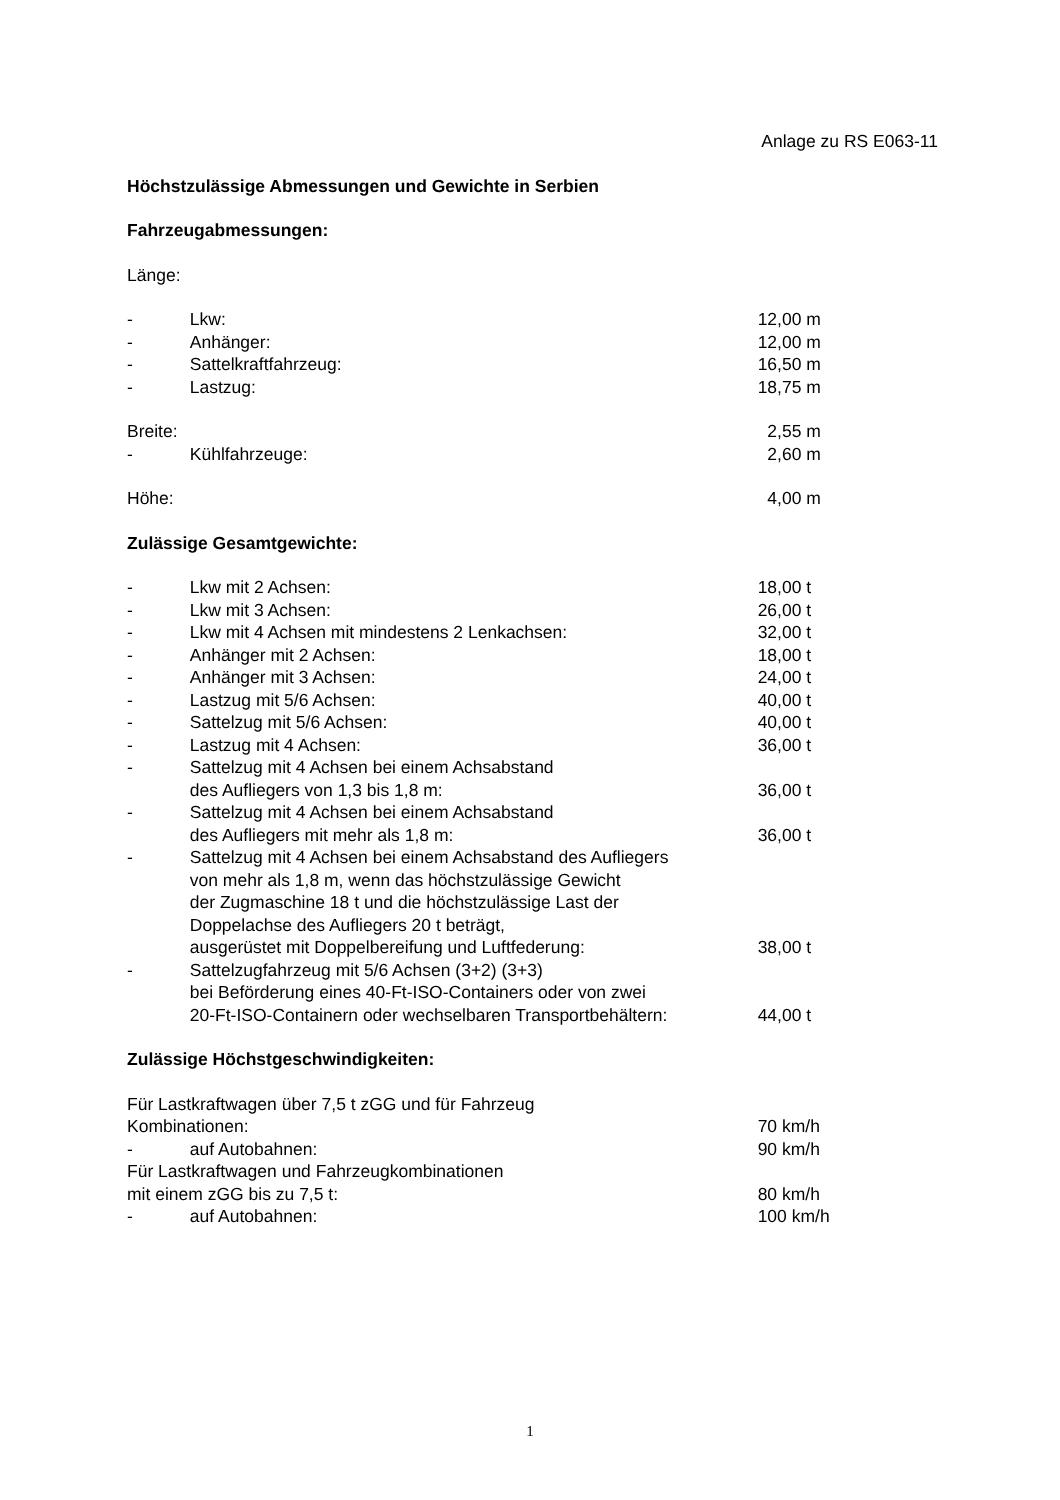Anlage zu RS E063-11
Höchstzulässige Abmessungen und Gewichte in Serbien
Fahrzeugabmessungen:
Länge:
- Lkw: 12,00 m
- Anhänger: 12,00 m
- Sattelkraftfahrzeug: 16,50 m
- Lastzug: 18,75 m
Breite: 2,55 m
- Kühlfahrzeuge: 2,60 m
Höhe: 4,00 m
Zulässige Gesamtgewichte:
- Lkw mit 2 Achsen: 18,00 t
- Lkw mit 3 Achsen: 26,00 t
- Lkw mit 4 Achsen mit mindestens 2 Lenkachsen: 32,00 t
- Anhänger mit 2 Achsen: 18,00 t
- Anhänger mit 3 Achsen: 24,00 t
- Lastzug mit 5/6 Achsen: 40,00 t
- Sattelzug mit 5/6 Achsen: 40,00 t
- Lastzug mit 4 Achsen: 36,00 t
- Sattelzug mit 4 Achsen bei einem Achsabstand
des Aufliegers von 1,3 bis 1,8 m:
36,00 t
- Sattelzug mit 4 Achsen bei einem Achsabstand
des Aufliegers mit mehr als 1,8 m:
36,00 t
- Sattelzug mit 4 Achsen bei einem Achsabstand des Aufliegers
von mehr als 1,8 m, wenn das höchstzulässige Gewicht
der Zugmaschine 18 t und die höchstzulässige Last der
Doppelachse des Aufliegers 20 t beträgt,
ausgerüstet mit Doppelbereifung und Luftfederung:
38,00 t
- Sattelzugfahrzeug mit 5/6 Achsen (3+2) (3+3)
bei Beförderung eines 40-Ft-ISO-Containers oder von zwei
20-Ft-ISO-Containern oder wechselbaren Transportbehältern:
44,00 t
Zulässige Höchstgeschwindigkeiten:
Für Lastkraftwagen über 7,5 t zGG und für Fahrzeug
Kombinationen:
70 km/h
- auf Autobahnen: 90 km/h
Für Lastkraftwagen und Fahrzeugkombinationen
mit einem zGG bis zu 7,5 t:
80 km/h
- auf Autobahnen: 100 km/h
1